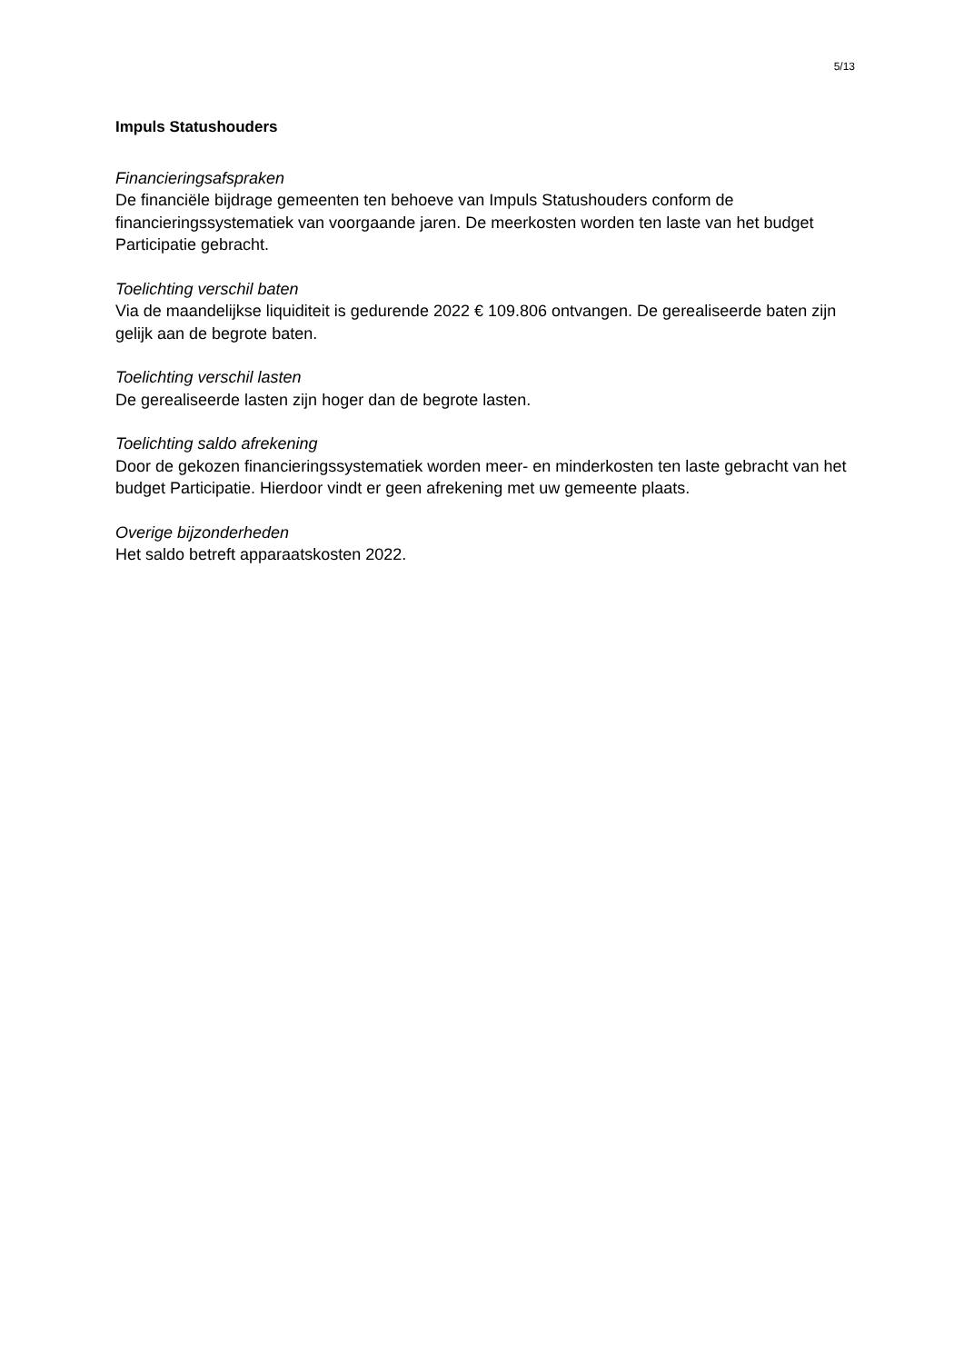5/13
Impuls Statushouders
Financieringsafspraken
De financiële bijdrage gemeenten ten behoeve van Impuls Statushouders conform de financieringssystematiek van voorgaande jaren. De meerkosten worden ten laste van het budget Participatie gebracht.
Toelichting verschil baten
Via de maandelijkse liquiditeit is gedurende 2022 € 109.806 ontvangen. De gerealiseerde baten zijn gelijk aan de begrote baten.
Toelichting verschil lasten
De gerealiseerde lasten zijn hoger dan de begrote lasten.
Toelichting saldo afrekening
Door de gekozen financieringssystematiek worden meer- en minderkosten ten laste gebracht van het budget Participatie. Hierdoor vindt er geen afrekening met uw gemeente plaats.
Overige bijzonderheden
Het saldo betreft apparaatskosten 2022.